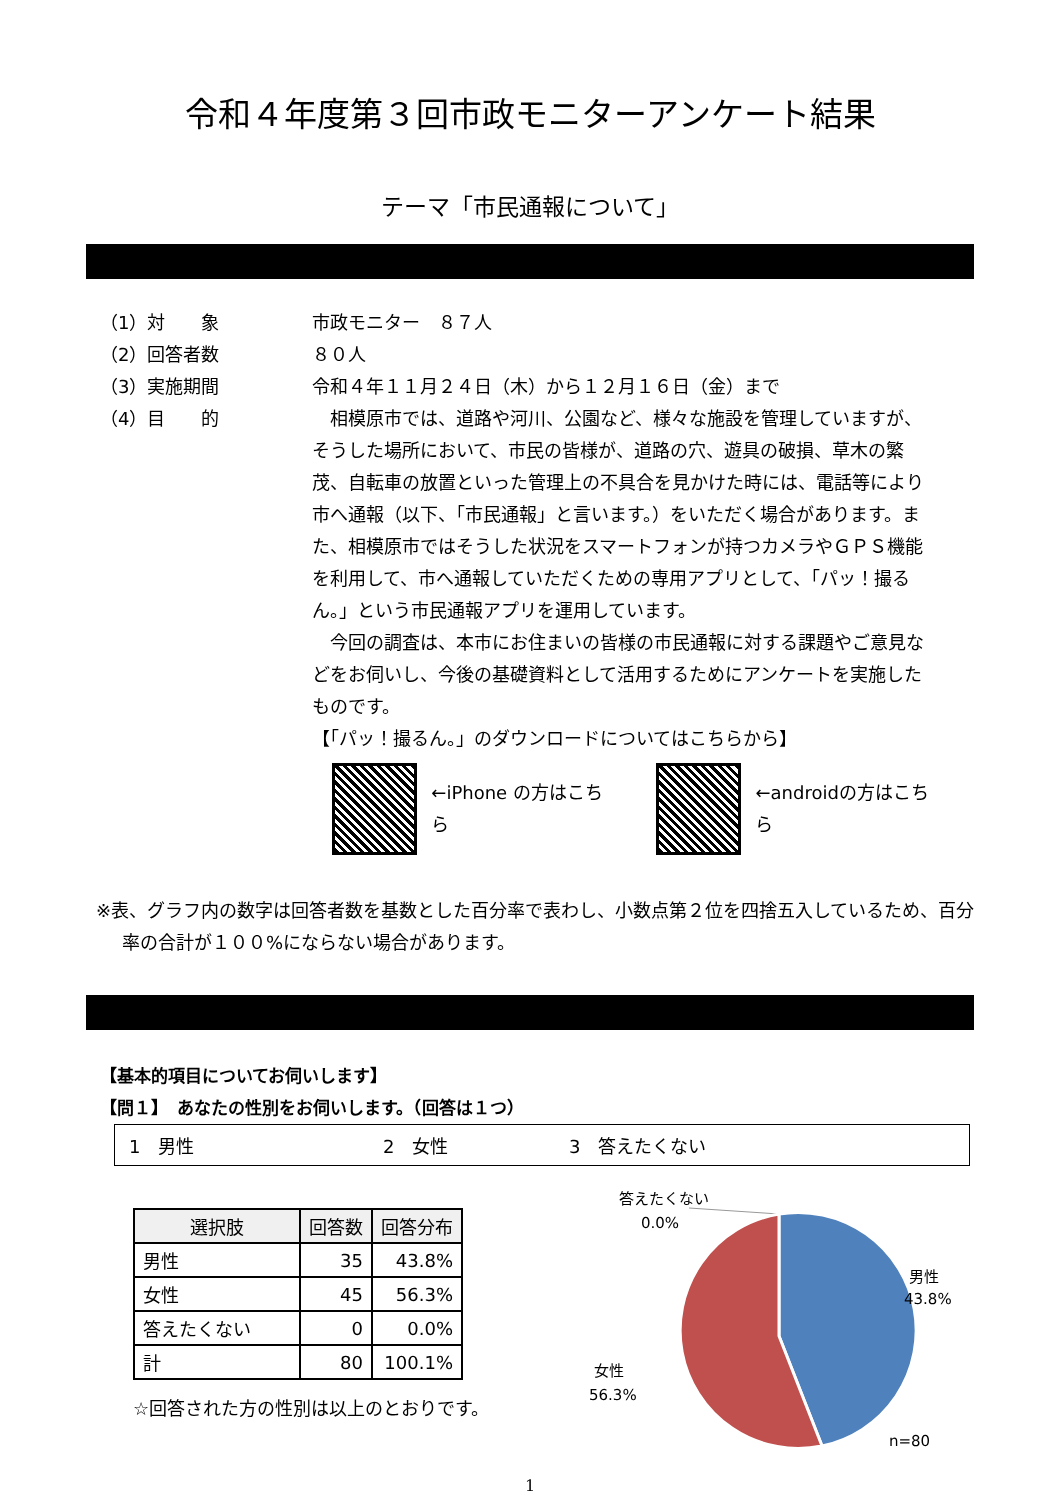令和４年度第３回市政モニターアンケート結果
テーマ「市民通報について」
（1）対　　象 市政モニター　８７人
（2）回答者数 ８０人
（3）実施期間 令和４年１１月２４日（木）から１２月１６日（金）まで
（4）目　　的 　相模原市では、道路や河川、公園など、様々な施設を管理していますが、そうした場所において、市民の皆様が、道路の穴、遊具の破損、草木の繁茂、自転車の放置といった管理上の不具合を見かけた時には、電話等により市へ通報（以下、「市民通報」と言います。）をいただく場合があります。また、相模原市ではそうした状況をスマートフォンが持つカメラやＧＰＳ機能を利用して、市へ通報していただくための専用アプリとして、「パッ！撮るん。」という市民通報アプリを運用しています。
　今回の調査は、本市にお住まいの皆様の市民通報に対する課題やご意見などをお伺いし、今後の基礎資料として活用するためにアンケートを実施したものです。
【「パッ！撮るん。」のダウンロードについてはこちらから】
←iPhone の方はこちら ←androidの方はこちら
※表、グラフ内の数字は回答者数を基数とした百分率で表わし、小数点第２位を四捨五入しているため、百分率の合計が１００%にならない場合があります。
【基本的項目についてお伺いします】
【問１】　あなたの性別をお伺いします。（回答は１つ）
1　男性 2　女性 3　答えたくない
| 選択肢 | 回答数 | 回答分布 |
| --- | --- | --- |
| 男性 | 35 | 43.8% |
| 女性 | 45 | 56.3% |
| 答えたくない | 0 | 0.0% |
| 計 | 80 | 100.1% |
☆回答された方の性別は以上のとおりです。
答えたくない
0.0%
男性
43.8%
女性
56.3%
n=80
1